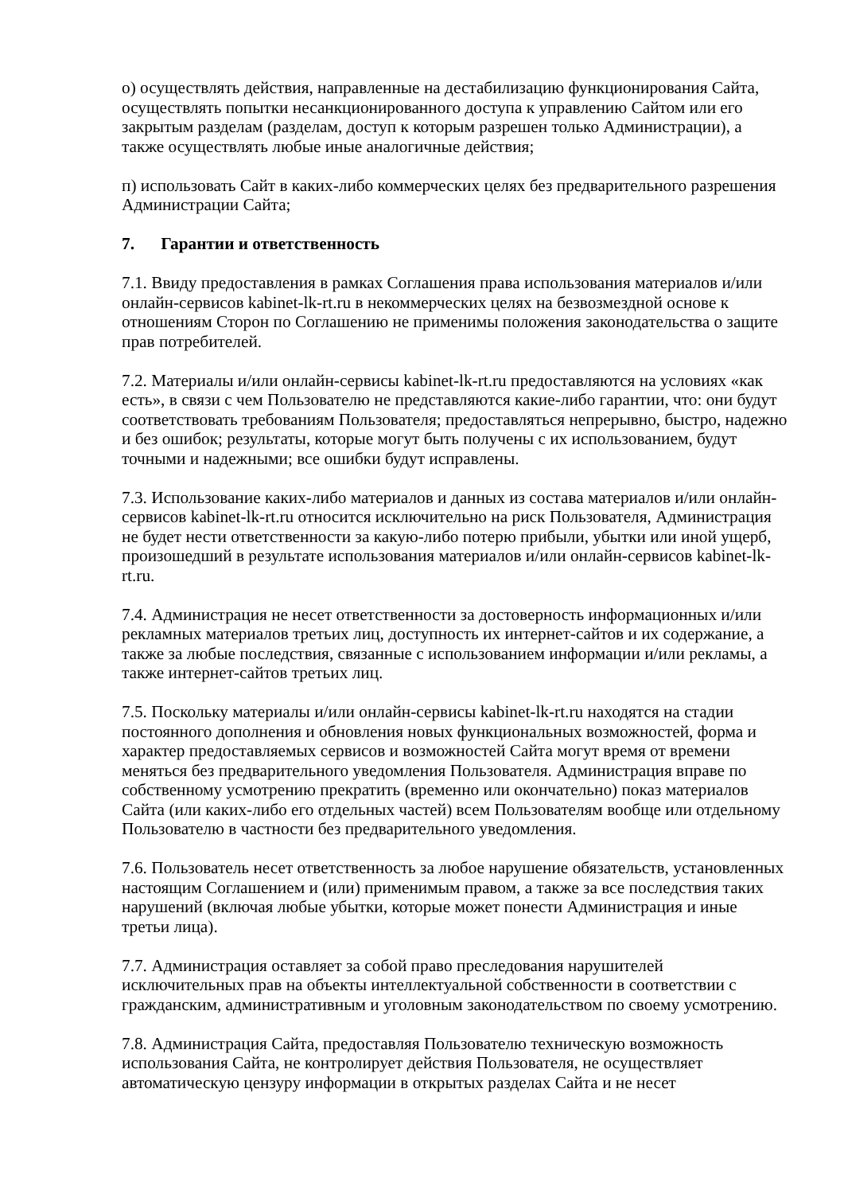о) осуществлять действия, направленные на дестабилизацию функционирования Сайта, осуществлять попытки несанкционированного доступа к управлению Сайтом или его закрытым разделам (разделам, доступ к которым разрешен только Администрации), а также осуществлять любые иные аналогичные действия;
п) использовать Сайт в каких-либо коммерческих целях без предварительного разрешения Администрации Сайта;
7. Гарантии и ответственность
7.1. Ввиду предоставления в рамках Соглашения права использования материалов и/или онлайн-сервисов kabinet-lk-rt.ru в некоммерческих целях на безвозмездной основе к отношениям Сторон по Соглашению не применимы положения законодательства о защите прав потребителей.
7.2. Материалы и/или онлайн-сервисы kabinet-lk-rt.ru предоставляются на условиях «как есть», в связи с чем Пользователю не представляются какие-либо гарантии, что: они будут соответствовать требованиям Пользователя; предоставляться непрерывно, быстро, надежно и без ошибок; результаты, которые могут быть получены с их использованием, будут точными и надежными; все ошибки будут исправлены.
7.3. Использование каких-либо материалов и данных из состава материалов и/или онлайн-сервисов kabinet-lk-rt.ru относится исключительно на риск Пользователя, Администрация не будет нести ответственности за какую-либо потерю прибыли, убытки или иной ущерб, произошедший в результате использования материалов и/или онлайн-сервисов kabinet-lk-rt.ru.
7.4. Администрация не несет ответственности за достоверность информационных и/или рекламных материалов третьих лиц, доступность их интернет-сайтов и их содержание, а также за любые последствия, связанные с использованием информации и/или рекламы, а также интернет-сайтов третьих лиц.
7.5. Поскольку материалы и/или онлайн-сервисы kabinet-lk-rt.ru находятся на стадии постоянного дополнения и обновления новых функциональных возможностей, форма и характер предоставляемых сервисов и возможностей Сайта могут время от времени меняться без предварительного уведомления Пользователя. Администрация вправе по собственному усмотрению прекратить (временно или окончательно) показ материалов Сайта (или каких-либо его отдельных частей) всем Пользователям вообще или отдельному Пользователю в частности без предварительного уведомления.
7.6. Пользователь несет ответственность за любое нарушение обязательств, установленных настоящим Соглашением и (или) применимым правом, а также за все последствия таких нарушений (включая любые убытки, которые может понести Администрация и иные третьи лица).
7.7. Администрация оставляет за собой право преследования нарушителей исключительных прав на объекты интеллектуальной собственности в соответствии с гражданским, административным и уголовным законодательством по своему усмотрению.
7.8. Администрация Сайта, предоставляя Пользователю техническую возможность использования Сайта, не контролирует действия Пользователя, не осуществляет автоматическую цензуру информации в открытых разделах Сайта и не несет